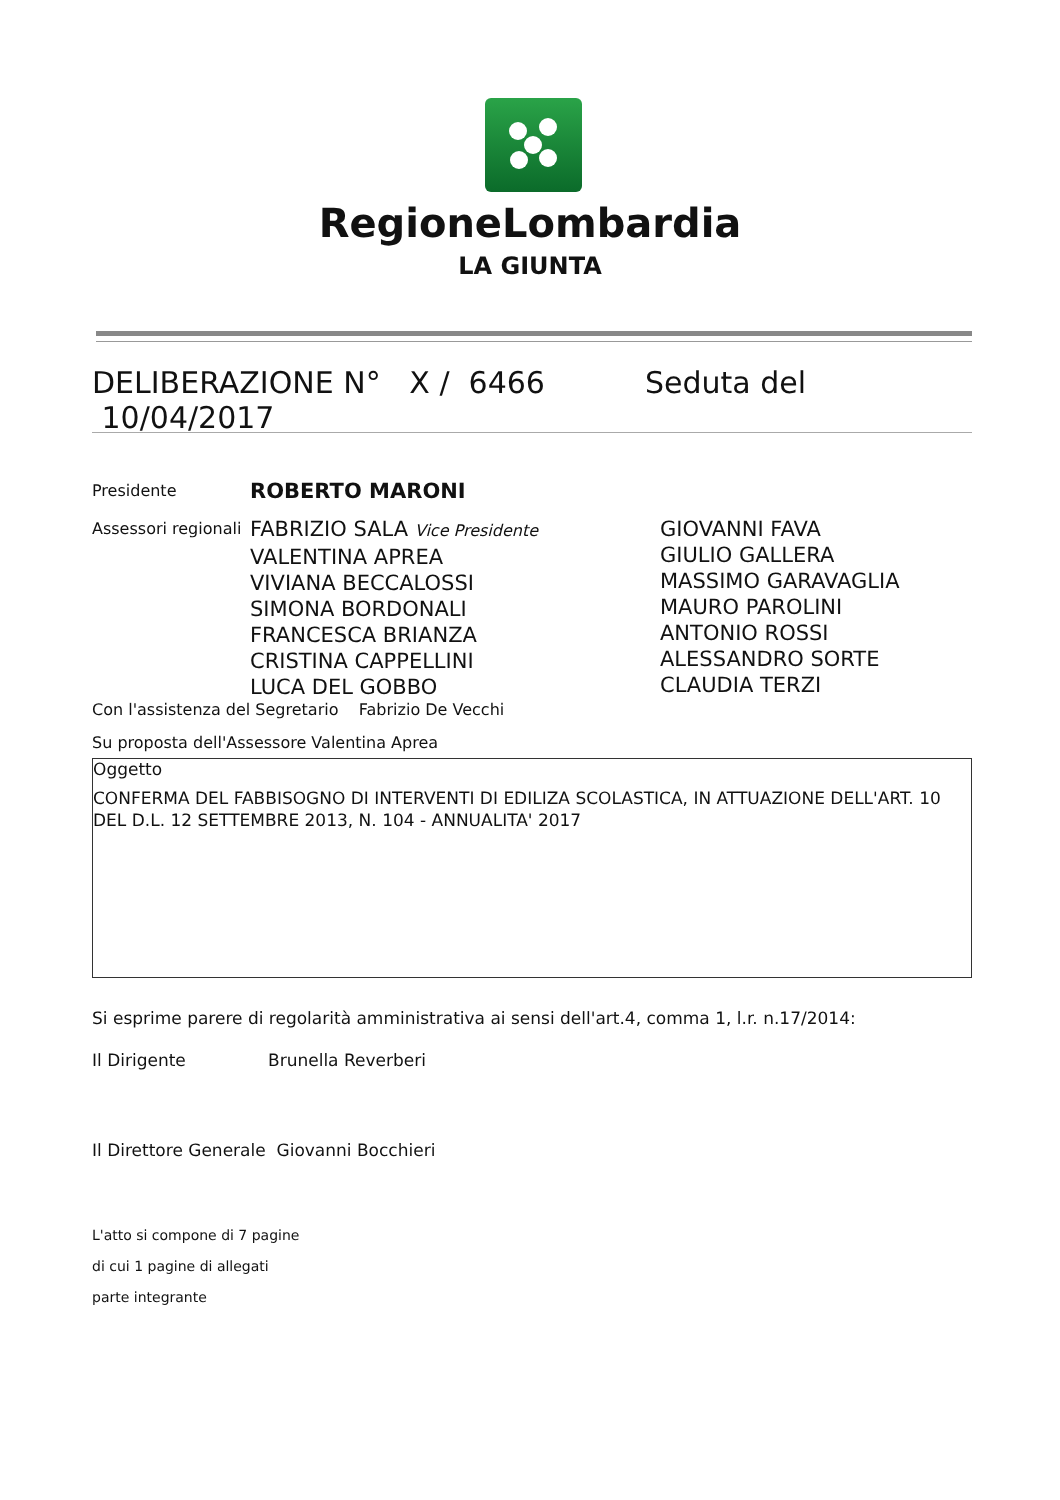RegioneLombardia
LA GIUNTA
DELIBERAZIONE N° X / 6466 Seduta del 10/04/2017
| Presidente | ROBERTO MARONI | |
| Assessori regionali | FABRIZIO SALA Vice Presidente VALENTINA APREA VIVIANA BECCALOSSI SIMONA BORDONALI FRANCESCA BRIANZA CRISTINA CAPPELLINI LUCA DEL GOBBO | GIOVANNI FAVA GIULIO GALLERA MASSIMO GARAVAGLIA MAURO PAROLINI ANTONIO ROSSI ALESSANDRO SORTE CLAUDIA TERZI |
Con l'assistenza del Segretario Fabrizio De Vecchi
Su proposta dell'Assessore Valentina Aprea
Oggetto
CONFERMA DEL FABBISOGNO DI INTERVENTI DI EDILIZA SCOLASTICA, IN ATTUAZIONE DELL'ART. 10 DEL D.L. 12 SETTEMBRE 2013, N. 104 - ANNUALITA' 2017
Si esprime parere di regolarità amministrativa ai sensi dell'art.4, comma 1, l.r. n.17/2014:
Il Dirigente Brunella Reverberi
Il Direttore Generale Giovanni Bocchieri
L'atto si compone di 7 pagine
di cui 1 pagine di allegati
parte integrante